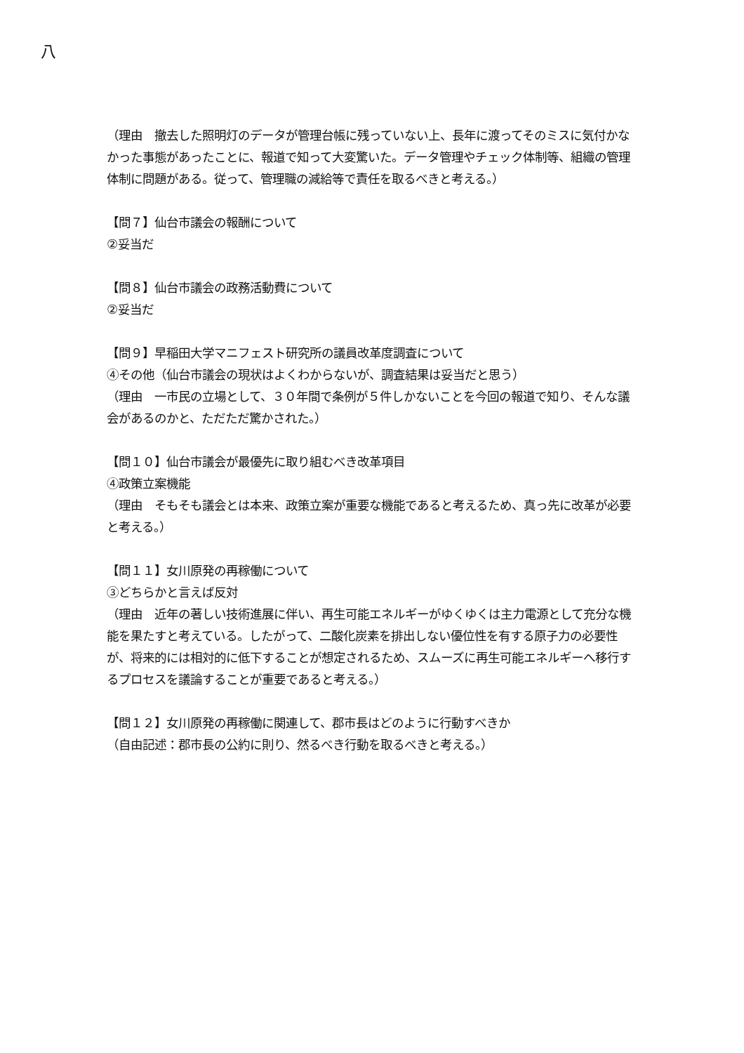八
（理由　撤去した照明灯のデータが管理台帳に残っていない上、長年に渡ってそのミスに気付かなかった事態があったことに、報道で知って大変驚いた。データ管理やチェック体制等、組織の管理体制に問題がある。従って、管理職の減給等で責任を取るべきと考える。）
【問７】仙台市議会の報酬について
②妥当だ
【問８】仙台市議会の政務活動費について
②妥当だ
【問９】早稲田大学マニフェスト研究所の議員改革度調査について
④その他（仙台市議会の現状はよくわからないが、調査結果は妥当だと思う）
（理由　一市民の立場として、３０年間で条例が５件しかないことを今回の報道で知り、そんな議会があるのかと、ただただ驚かされた。）
【問１０】仙台市議会が最優先に取り組むべき改革項目
④政策立案機能
（理由　そもそも議会とは本来、政策立案が重要な機能であると考えるため、真っ先に改革が必要と考える。）
【問１１】女川原発の再稼働について
③どちらかと言えば反対
（理由　近年の著しい技術進展に伴い、再生可能エネルギーがゆくゆくは主力電源として充分な機能を果たすと考えている。したがって、二酸化炭素を排出しない優位性を有する原子力の必要性が、将来的には相対的に低下することが想定されるため、スムーズに再生可能エネルギーへ移行するプロセスを議論することが重要であると考える。）
【問１２】女川原発の再稼働に関連して、郡市長はどのように行動すべきか
（自由記述：郡市長の公約に則り、然るべき行動を取るべきと考える。）